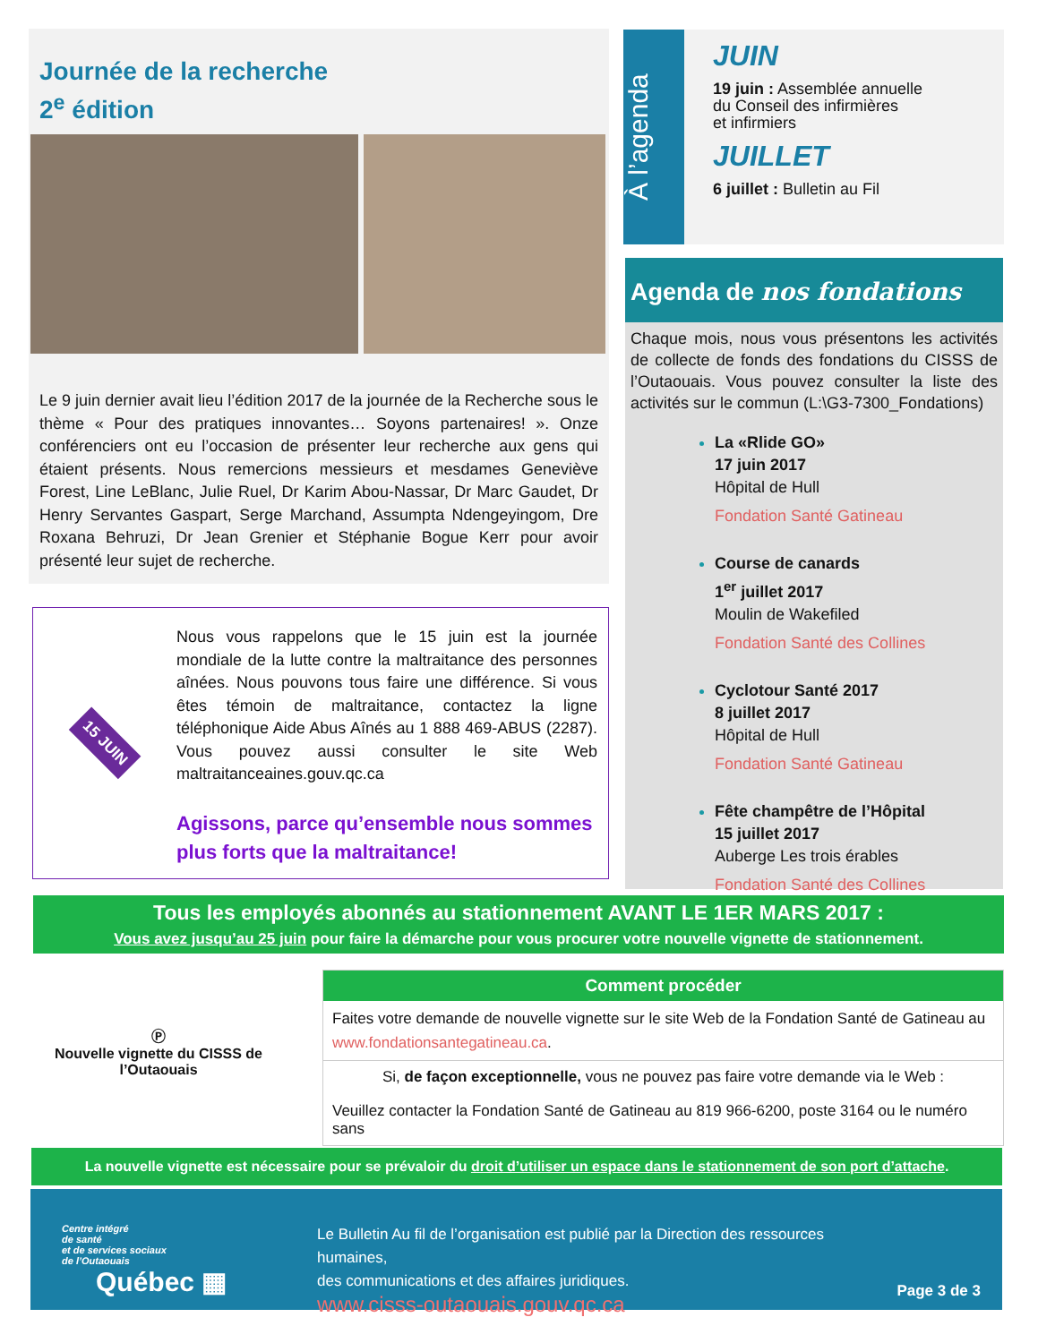Journée de la recherche
2<sup>e</sup> édition
Le 9 juin dernier avait lieu l’édition 2017 de la journée de la Recherche sous le thème « Pour des pratiques innovantes… Soyons partenaires! ». Onze conférenciers ont eu l’occasion de présenter leur recherche aux gens qui étaient présents. Nous remercions messieurs et mesdames Geneviève Forest, Line LeBlanc, Julie Ruel, Dr Karim Abou-Nassar, Dr Marc Gaudet, Dr Henry Servantes Gaspart, Serge Marchand, Assumpta Ndengeyingom, Dre Roxana Behruzi, Dr Jean Grenier et Stéphanie Bogue Kerr pour avoir présenté leur sujet de recherche.
15 JUIN
Nous vous rappelons que le 15 juin est la journée mondiale de la lutte contre la maltraitance des personnes aînées. Nous pouvons tous faire une différence. Si vous êtes témoin de maltraitance, contactez la ligne téléphonique Aide Abus Aînés au 1 888 469-ABUS (2287). Vous pouvez aussi consulter le site Web maltraitanceaines.gouv.qc.ca
Agissons, parce qu’ensemble nous sommes plus forts que la maltraitance!
À l’agenda
JUIN
19 juin : Assemblée annuelle
du Conseil des infirmières
et infirmiers
JUILLET
6 juillet : Bulletin au Fil
Agenda de nos fondations
Chaque mois, nous vous présentons les activités de collecte de fonds des fondations du CISSS de l’Outaouais. Vous pouvez consulter la liste des activités sur le commun (L:\G3-7300_Fondations)
La «Rlide GO»
17 juin 2017
Hôpital de Hull
Fondation Santé Gatineau
Course de canards
1<sup>er</sup> juillet 2017
Moulin de Wakefiled
Fondation Santé des Collines
Cyclotour Santé 2017
8 juillet 2017
Hôpital de Hull
Fondation Santé Gatineau
Fête champêtre de l’Hôpital
15 juillet 2017
Auberge Les trois érables
Fondation Santé des Collines
Tous les employés abonnés au stationnement AVANT LE 1ER MARS 2017 :
Vous avez jusqu’au 25 juin pour faire la démarche pour vous procurer votre nouvelle vignette de stationnement.
Ⓟ
Nouvelle vignette du CISSS de l’Outaouais
Comment procéder
Faites votre demande de nouvelle vignette sur le site Web de la Fondation Santé de Gatineau au www.fondationsantegatineau.ca.
Si, de façon exceptionnelle, vous ne pouvez pas faire votre demande via le Web :
Veuillez contacter la Fondation Santé de Gatineau au 819 966-6200, poste 3164 ou le numéro sans
La nouvelle vignette est nécessaire pour se prévaloir du droit d’utiliser un espace dans le stationnement de son port d’attache.
Centre intégré
de santé
et de services sociaux
de l’Outaouais
Québec ▦
Le Bulletin Au fil de l’organisation est publié par la Direction des ressources humaines,
des communications et des affaires juridiques.
www.cisss-outaouais.gouv.qc.ca
Page 3 de 3